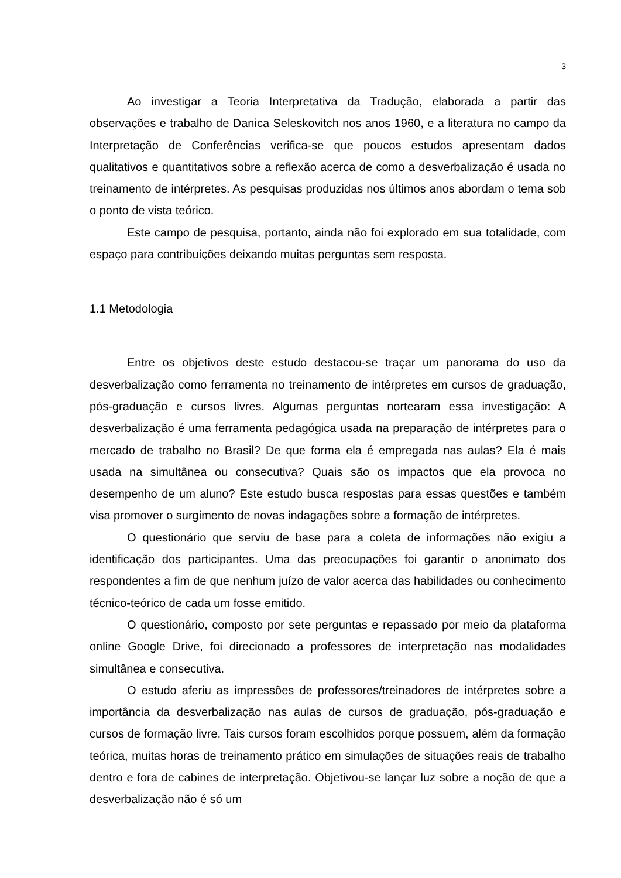3
Ao investigar a Teoria Interpretativa da Tradução, elaborada a partir das observações e trabalho de Danica Seleskovitch nos anos 1960, e a literatura no campo da Interpretação de Conferências verifica-se que poucos estudos apresentam dados qualitativos e quantitativos sobre a reflexão acerca de como a desverbalização é usada no treinamento de intérpretes. As pesquisas produzidas nos últimos anos abordam o tema sob o ponto de vista teórico.
Este campo de pesquisa, portanto, ainda não foi explorado em sua totalidade, com espaço para contribuições deixando muitas perguntas sem resposta.
1.1 Metodologia
Entre os objetivos deste estudo destacou-se traçar um panorama do uso da desverbalização como ferramenta no treinamento de intérpretes em cursos de graduação, pós-graduação e cursos livres. Algumas perguntas nortearam essa investigação: A desverbalização é uma ferramenta pedagógica usada na preparação de intérpretes para o mercado de trabalho no Brasil? De que forma ela é empregada nas aulas? Ela é mais usada na simultânea ou consecutiva? Quais são os impactos que ela provoca no desempenho de um aluno? Este estudo busca respostas para essas questões e também visa promover o surgimento de novas indagações sobre a formação de intérpretes.
O questionário que serviu de base para a coleta de informações não exigiu a identificação dos participantes. Uma das preocupações foi garantir o anonimato dos respondentes a fim de que nenhum juízo de valor acerca das habilidades ou conhecimento técnico-teórico de cada um fosse emitido.
O questionário, composto por sete perguntas e repassado por meio da plataforma online Google Drive, foi direcionado a professores de interpretação nas modalidades simultânea e consecutiva.
O estudo aferiu as impressões de professores/treinadores de intérpretes sobre a importância da desverbalização nas aulas de cursos de graduação, pós-graduação e cursos de formação livre. Tais cursos foram escolhidos porque possuem, além da formação teórica, muitas horas de treinamento prático em simulações de situações reais de trabalho dentro e fora de cabines de interpretação. Objetivou-se lançar luz sobre a noção de que a desverbalização não é só um